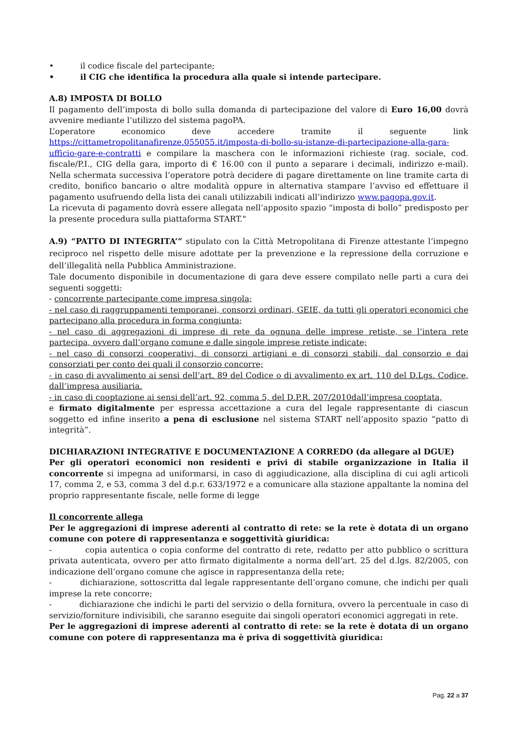• il codice fiscale del partecipante;
• il CIG che identifica la procedura alla quale si intende partecipare.
A.8) IMPOSTA DI BOLLO
Il pagamento dell’imposta di bollo sulla domanda di partecipazione del valore di Euro 16,00 dovrà avvenire mediante l’utilizzo del sistema pagoPA.
L’operatore economico deve accedere tramite il seguente link https://cittametropolitanafirenze.055055.it/imposta-di-bollo-su-istanze-di-partecipazione-alla-gara-ufficio-gare-e-contratti e compilare la maschera con le informazioni richieste (rag. sociale, cod. fiscale/P.I., CIG della gara, importo di € 16.00 con il punto a separare i decimali, indirizzo e-mail). Nella schermata successiva l’operatore potrà decidere di pagare direttamente on line tramite carta di credito, bonifico bancario o altre modalità oppure in alternativa stampare l’avviso ed effettuare il pagamento usufruendo della lista dei canali utilizzabili indicati all’indirizzo www.pagopa.gov.it.
La ricevuta di pagamento dovrà essere allegata nell’apposito spazio “imposta di bollo” predisposto per la presente procedura sulla piattaforma START."
A.9) “PATTO DI INTEGRITA’” stipulato con la Città Metropolitana di Firenze attestante l’impegno reciproco nel rispetto delle misure adottate per la prevenzione e la repressione della corruzione e dell’illegalità nella Pubblica Amministrazione.
Tale documento disponibile in documentazione di gara deve essere compilato nelle parti a cura dei seguenti soggetti:
- concorrente partecipante come impresa singola;
- nel caso di raggruppamenti temporanei, consorzi ordinari, GEIE, da tutti gli operatori economici che partecipano alla procedura in forma congiunta;
- nel caso di aggregazioni di imprese di rete da ognuna delle imprese retiste, se l’intera rete partecipa, ovvero dall’organo comune e dalle singole imprese retiste indicate;
- nel caso di consorzi cooperativi, di consorzi artigiani e di consorzi stabili, dal consorzio e dai consorziati per conto dei quali il consorzio concorre;
- in caso di avvalimento ai sensi dell’art. 89 del Codice o di avvalimento ex art. 110 del D.Lgs. Codice, dall’impresa ausiliaria.
- in caso di cooptazione ai sensi dell’art. 92, comma 5, del D.P.R. 207/2010dall’impresa cooptata,
e firmato digitalmente per espressa accettazione a cura del legale rappresentante di ciascun soggetto ed infine inserito a pena di esclusione nel sistema START nell’apposito spazio “patto di integrità”.
DICHIARAZIONI INTEGRATIVE E DOCUMENTAZIONE A CORREDO (da allegare al DGUE)
Per gli operatori economici non residenti e privi di stabile organizzazione in Italia il concorrente si impegna ad uniformarsi, in caso di aggiudicazione, alla disciplina di cui agli articoli 17, comma 2, e 53, comma 3 del d.p.r. 633/1972 e a comunicare alla stazione appaltante la nomina del proprio rappresentante fiscale, nelle forme di legge
Il concorrente allega
Per le aggregazioni di imprese aderenti al contratto di rete: se la rete è dotata di un organo comune con potere di rappresentanza e soggettività giuridica:
- copia autentica o copia conforme del contratto di rete, redatto per atto pubblico o scrittura privata autenticata, ovvero per atto firmato digitalmente a norma dell’art. 25 del d.lgs. 82/2005, con indicazione dell’organo comune che agisce in rappresentanza della rete;
- dichiarazione, sottoscritta dal legale rappresentante dell’organo comune, che indichi per quali imprese la rete concorre;
- dichiarazione che indichi le parti del servizio o della fornitura, ovvero la percentuale in caso di servizio/forniture indivisibili, che saranno eseguite dai singoli operatori economici aggregati in rete.
Per le aggregazioni di imprese aderenti al contratto di rete: se la rete è dotata di un organo comune con potere di rappresentanza ma è priva di soggettività giuridica:
Pag. 22 a 37